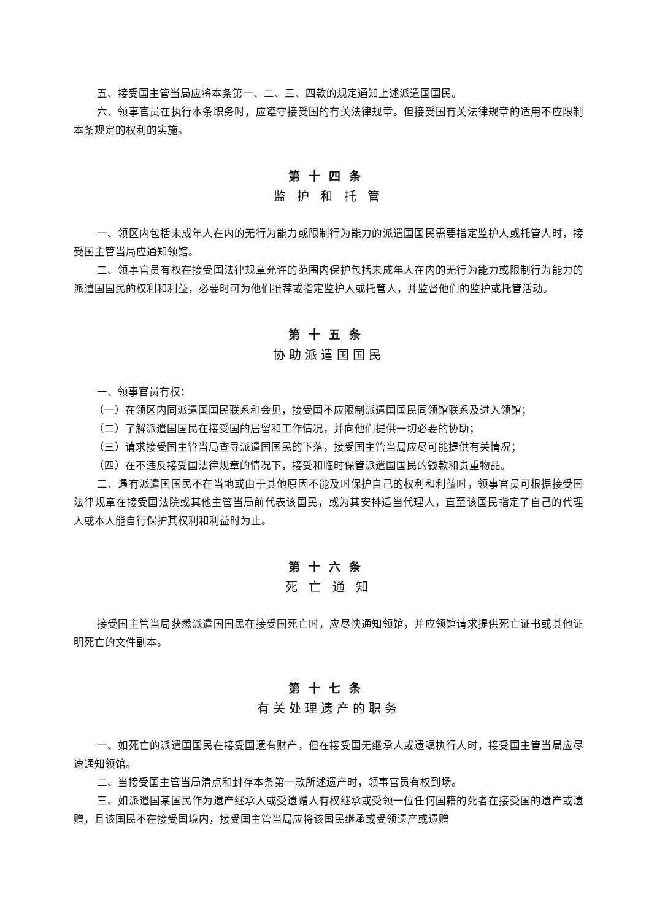五、接受国主管当局应将本条第一、二、三、四款的规定通知上述派遣国国民。
六、领事官员在执行本条职务时，应遵守接受国的有关法律规章。但接受国有关法律规章的适用不应限制本条规定的权利的实施。
第十四条
监 护 和 托 管
一、领区内包括未成年人在内的无行为能力或限制行为能力的派遣国国民需要指定监护人或托管人时，接受国主管当局应通知领馆。
二、领事官员有权在接受国法律规章允许的范围内保护包括未成年人在内的无行为能力或限制行为能力的派遣国国民的权利和利益，必要时可为他们推荐或指定监护人或托管人，并监督他们的监护或托管活动。
第十五条
协助派遣国国民
一、领事官员有权：
（一）在领区内同派遣国国民联系和会见，接受国不应限制派遣国国民同领馆联系及进入领馆；
（二）了解派遣国国民在接受国的居留和工作情况，并向他们提供一切必要的协助；
（三）请求接受国主管当局查寻派遣国国民的下落，接受国主管当局应尽可能提供有关情况；
（四）在不违反接受国法律规章的情况下，接受和临时保管派遣国国民的钱款和贵重物品。
二、遇有派遣国国民不在当地或由于其他原因不能及时保护自己的权利和利益时，领事官员可根据接受国法律规章在接受国法院或其他主管当局前代表该国民，或为其安排适当代理人，直至该国民指定了自己的代理人或本人能自行保护其权利和利益时为止。
第十六条
死 亡 通 知
接受国主管当局获悉派遣国国民在接受国死亡时，应尽快通知领馆，并应领馆请求提供死亡证书或其他证明死亡的文件副本。
第十七条
有关处理遗产的职务
一、如死亡的派遣国国民在接受国遗有财产，但在接受国无继承人或遗嘱执行人时，接受国主管当局应尽速通知领馆。
二、当接受国主管当局清点和封存本条第一款所述遗产时，领事官员有权到场。
三、如派遣国某国民作为遗产继承人或受遗赠人有权继承或受领一位任何国籍的死者在接受国的遗产或遗赠，且该国民不在接受国境内，接受国主管当局应将该国民继承或受领遗产或遗赠